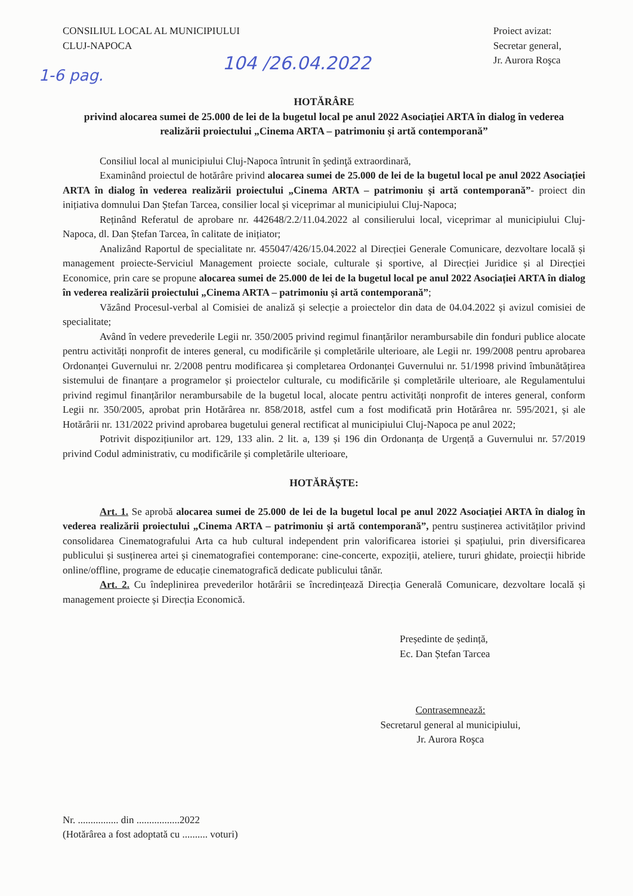CONSILIUL LOCAL AL MUNICIPIULUI
CLUJ-NAPOCA
Proiect avizat:
Secretar general,
Jr. Aurora Roşca
1-6 pag. 104 /26.04.2022
HOTĂRÂRE
privind alocarea sumei de 25.000 de lei de la bugetul local pe anul 2022 Asociației ARTA în dialog în vederea realizării proiectului „Cinema ARTA – patrimoniu și artă contemporană”
Consiliul local al municipiului Cluj-Napoca întrunit în şedinţă extraordinară,
Examinând proiectul de hotărâre privind alocarea sumei de 25.000 de lei de la bugetul local pe anul 2022 Asociației ARTA în dialog în vederea realizării proiectului „Cinema ARTA – patrimoniu și artă contemporană”- proiect din inițiativa domnului Dan Ștefan Tarcea, consilier local și viceprimar al municipiului Cluj-Napoca;
Reținând Referatul de aprobare nr. 442648/2.2/11.04.2022 al consilierului local, viceprimar al municipiului Cluj-Napoca, dl. Dan Ștefan Tarcea, în calitate de inițiator;
Analizând Raportul de specialitate nr. 455047/426/15.04.2022 al Direcției Generale Comunicare, dezvoltare locală și management proiecte-Serviciul Management proiecte sociale, culturale și sportive, al Direcției Juridice și al Direcției Economice, prin care se propune alocarea sumei de 25.000 de lei de la bugetul local pe anul 2022 Asociației ARTA în dialog în vederea realizării proiectului „Cinema ARTA – patrimoniu și artă contemporană”;
Văzând Procesul-verbal al Comisiei de analiză și selecție a proiectelor din data de 04.04.2022 și avizul comisiei de specialitate;
Având în vedere prevederile Legii nr. 350/2005 privind regimul finanțărilor nerambursabile din fonduri publice alocate pentru activități nonprofit de interes general, cu modificările și completările ulterioare, ale Legii nr. 199/2008 pentru aprobarea Ordonanței Guvernului nr. 2/2008 pentru modificarea și completarea Ordonanței Guvernului nr. 51/1998 privind îmbunătățirea sistemului de finanțare a programelor și proiectelor culturale, cu modificările și completările ulterioare, ale Regulamentului privind regimul finanțărilor nerambursabile de la bugetul local, alocate pentru activități nonprofit de interes general, conform Legii nr. 350/2005, aprobat prin Hotărârea nr. 858/2018, astfel cum a fost modificată prin Hotărârea nr. 595/2021, și ale Hotărârii nr. 131/2022 privind aprobarea bugetului general rectificat al municipiului Cluj-Napoca pe anul 2022;
Potrivit dispozițiunilor art. 129, 133 alin. 2 lit. a, 139 și 196 din Ordonanța de Urgență a Guvernului nr. 57/2019 privind Codul administrativ, cu modificările și completările ulterioare,
HOTĂRĂȘTE:
Art. 1. Se aprobă alocarea sumei de 25.000 de lei de la bugetul local pe anul 2022 Asociației ARTA în dialog în vederea realizării proiectului „Cinema ARTA – patrimoniu și artă contemporană”, pentru susținerea activităților privind consolidarea Cinematografului Arta ca hub cultural independent prin valorificarea istoriei și spațiului, prin diversificarea publicului și susținerea artei și cinematografiei contemporane: cine-concerte, expoziții, ateliere, tururi ghidate, proiecții hibride online/offline, programe de educație cinematografică dedicate publicului tânăr.
Art. 2. Cu îndeplinirea prevederilor hotărârii se încredințează Direcția Generală Comunicare, dezvoltare locală și management proiecte și Direcția Economică.
Președinte de ședință,
Ec. Dan Ștefan Tarcea
Contrasemnează:
Secretarul general al municipiului,
Jr. Aurora Roşca
Nr. ................ din .................2022
(Hotărârea a fost adoptată cu .......... voturi)